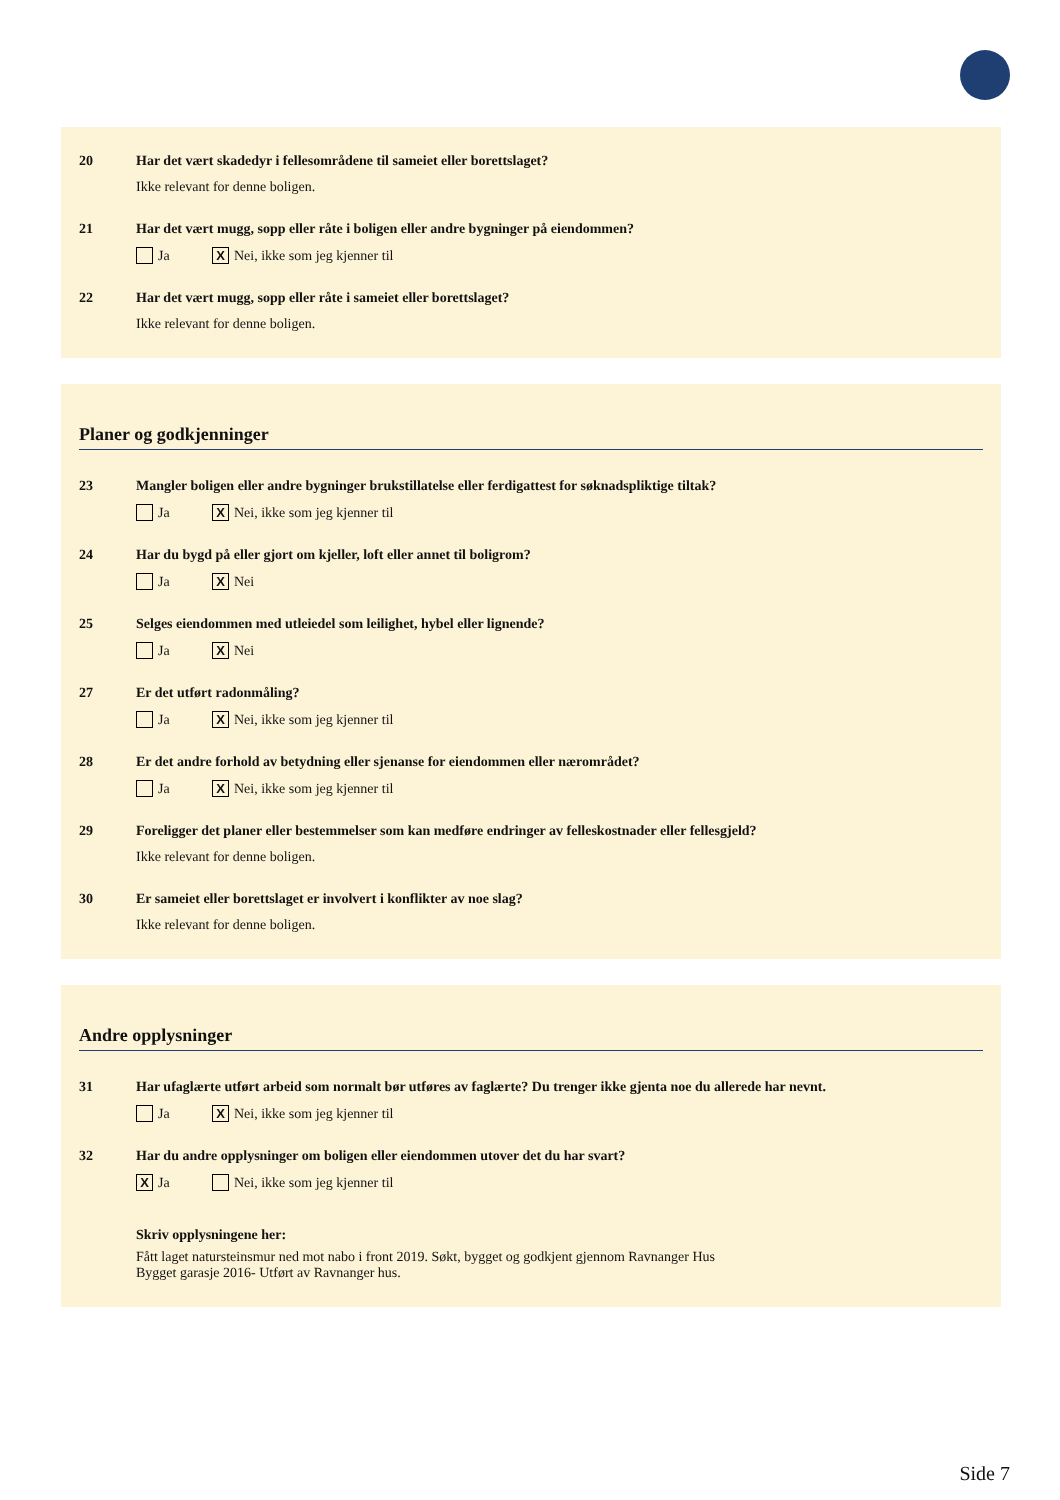20 Har det vært skadedyr i fellesområdene til sameiet eller borettslaget?
Ikke relevant for denne boligen.
21 Har det vært mugg, sopp eller råte i boligen eller andre bygninger på eiendommen?
Ja X Nei, ikke som jeg kjenner til
22 Har det vært mugg, sopp eller råte i sameiet eller borettslaget?
Ikke relevant for denne boligen.
Planer og godkjenninger
23 Mangler boligen eller andre bygninger brukstillatelse eller ferdigattest for søknadspliktige tiltak?
Ja X Nei, ikke som jeg kjenner til
24 Har du bygd på eller gjort om kjeller, loft eller annet til boligrom?
Ja X Nei
25 Selges eiendommen med utleiedel som leilighet, hybel eller lignende?
Ja X Nei
27 Er det utført radonmåling?
Ja X Nei, ikke som jeg kjenner til
28 Er det andre forhold av betydning eller sjenanse for eiendommen eller nærområdet?
Ja X Nei, ikke som jeg kjenner til
29 Foreligger det planer eller bestemmelser som kan medføre endringer av felleskostnader eller fellesgjeld?
Ikke relevant for denne boligen.
30 Er sameiet eller borettslaget er involvert i konflikter av noe slag?
Ikke relevant for denne boligen.
Andre opplysninger
31 Har ufaglærte utført arbeid som normalt bør utføres av faglærte? Du trenger ikke gjenta noe du allerede har nevnt.
Ja X Nei, ikke som jeg kjenner til
32 Har du andre opplysninger om boligen eller eiendommen utover det du har svart?
X Ja Nei, ikke som jeg kjenner til
Skriv opplysningene her:
Fått laget natursteinsmur ned mot nabo i front 2019. Søkt, bygget og godkjent gjennom Ravnanger Hus
Bygget garasje 2016- Utført av Ravnanger hus.
Side 7